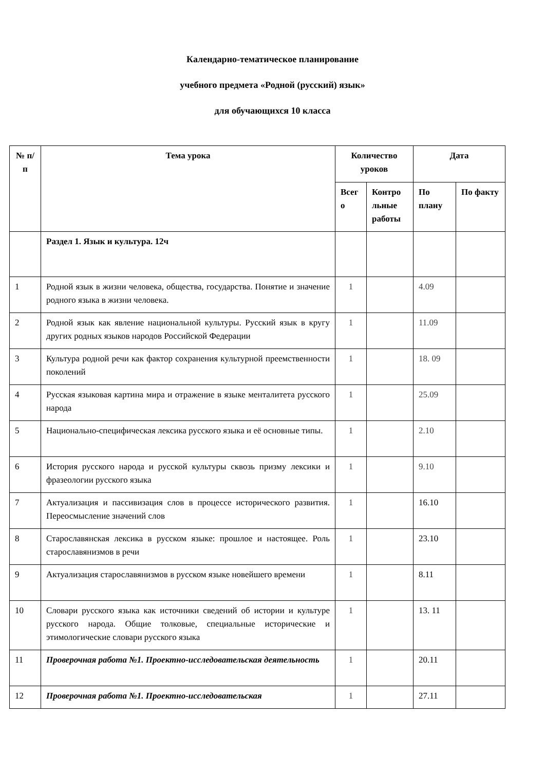Календарно-тематическое планирование
учебного предмета «Родной (русский) язык»
для обучающихся 10 класса
| № п/п | Тема урока | Количество уроков | | Дата | |
| --- | --- | --- | --- | --- | --- |
| | | Всег о | Контро льные работы | По плану | По факту |
| | Раздел 1. Язык и культура. 12ч | | | | |
| 1 | Родной язык в жизни человека, общества, государства. Понятие и значение родного языка в жизни человека. | 1 | | 4.09 | |
| 2 | Родной язык как явление национальной культуры. Русский язык в кругу других родных языков народов Российской Федерации | 1 | | 11.09 | |
| 3 | Культура родной речи как фактор сохранения культурной преемственности поколений | 1 | | 18. 09 | |
| 4 | Русская языковая картина мира и отражение в языке менталитета русского народа | 1 | | 25.09 | |
| 5 | Национально-специфическая лексика русского языка и её основные типы. | 1 | | 2.10 | |
| 6 | История русского народа и русской культуры сквозь призму лексики и фразеологии русского языка | 1 | | 9.10 | |
| 7 | Актуализация и пассивизация слов в процессе исторического развития. Переосмысление значений слов | 1 | | 16.10 | |
| 8 | Старославянская лексика в русском языке: прошлое и настоящее. Роль старославянизмов в речи | 1 | | 23.10 | |
| 9 | Актуализация старославянизмов в русском языке новейшего времени | 1 | | 8.11 | |
| 10 | Словари русского языка как источники сведений об истории и культуре русского народа. Общие толковые, специальные исторические и этимологические словари русского языка | 1 | | 13. 11 | |
| 11 | Проверочная работа №1. Проектно-исследовательская деятельность | 1 | | 20.11 | |
| 12 | Проверочная работа №1. Проектно-исследовательская | 1 | | 27.11 | |